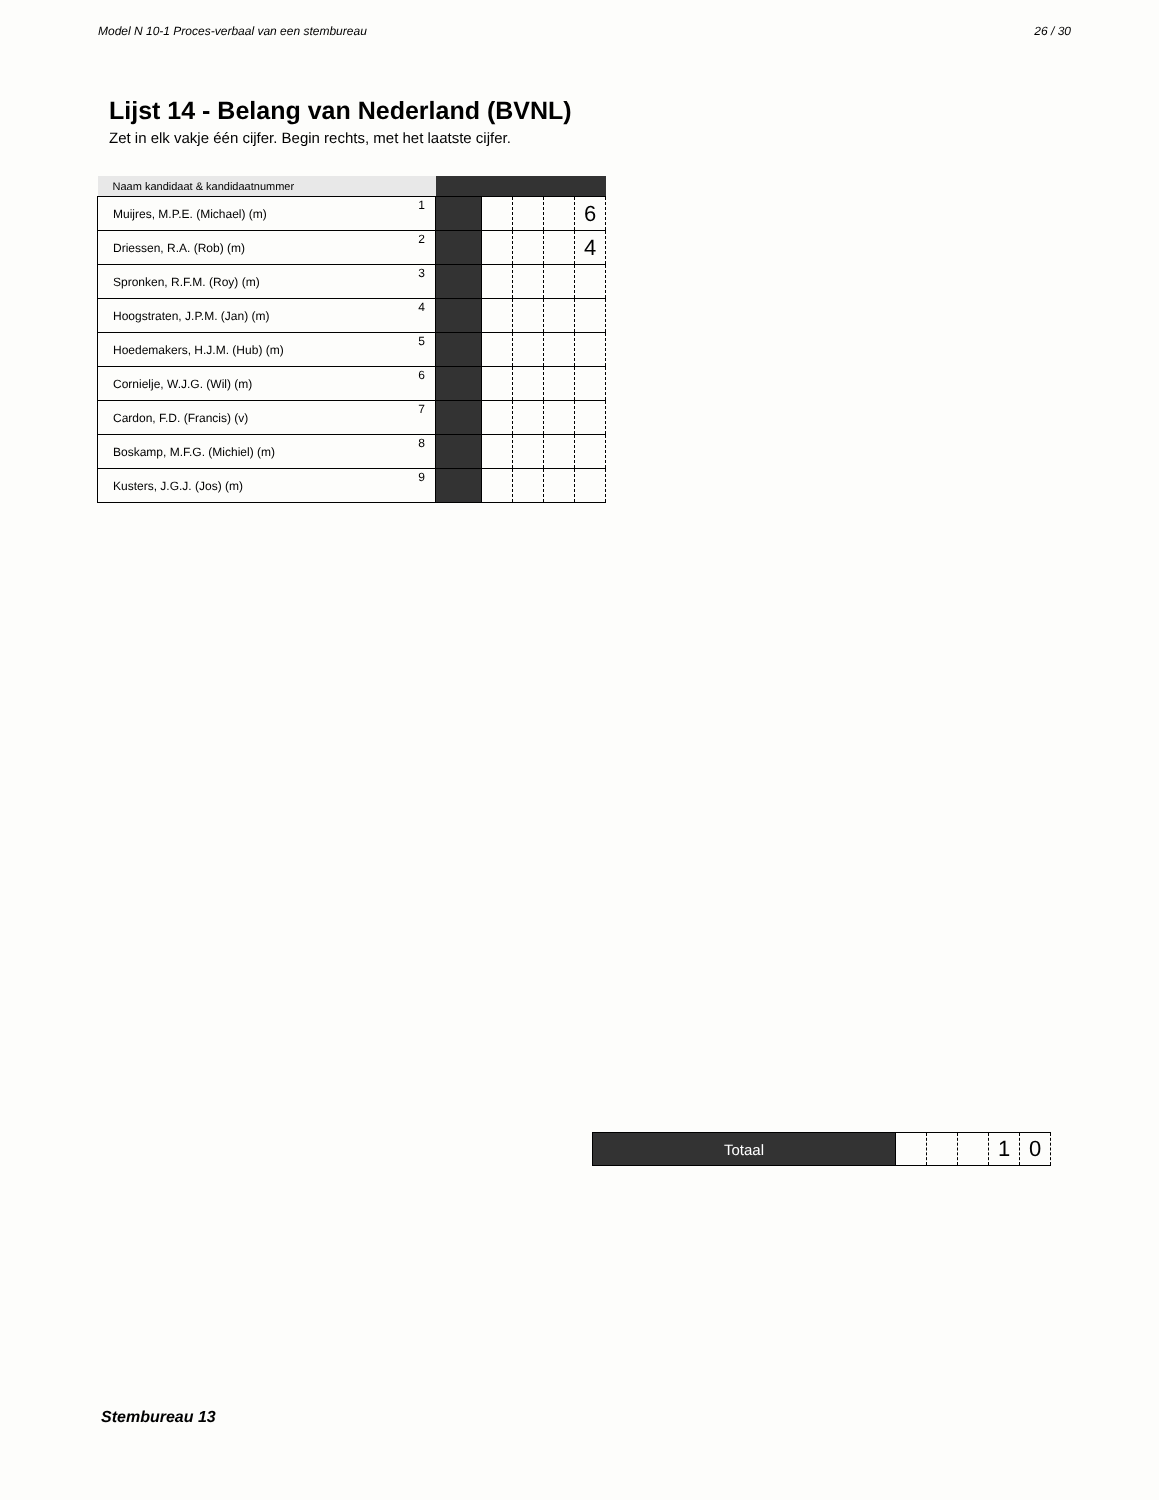Model N 10-1 Proces-verbaal van een stembureau 26 / 30
Lijst 14 - Belang van Nederland (BVNL)
Zet in elk vakje één cijfer. Begin rechts, met het laatste cijfer.
| Naam kandidaat & kandidaatnummer | | | | | | |
| Muijres, M.P.E. (Michael) (m) | 1 | | | | | 6 |
| Driessen, R.A. (Rob) (m) | 2 | | | | | 4 |
| Spronken, R.F.M. (Roy) (m) | 3 | | | | | |
| Hoogstraten, J.P.M. (Jan) (m) | 4 | | | | | |
| Hoedemakers, H.J.M. (Hub) (m) | 5 | | | | | |
| Cornielje, W.J.G. (Wil) (m) | 6 | | | | | |
| Cardon, F.D. (Francis) (v) | 7 | | | | | |
| Boskamp, M.F.G. (Michiel) (m) | 8 | | | | | |
| Kusters, J.G.J. (Jos) (m) | 9 | | | | | |
| Totaal | | | | 1 | 0 |
Stembureau 13